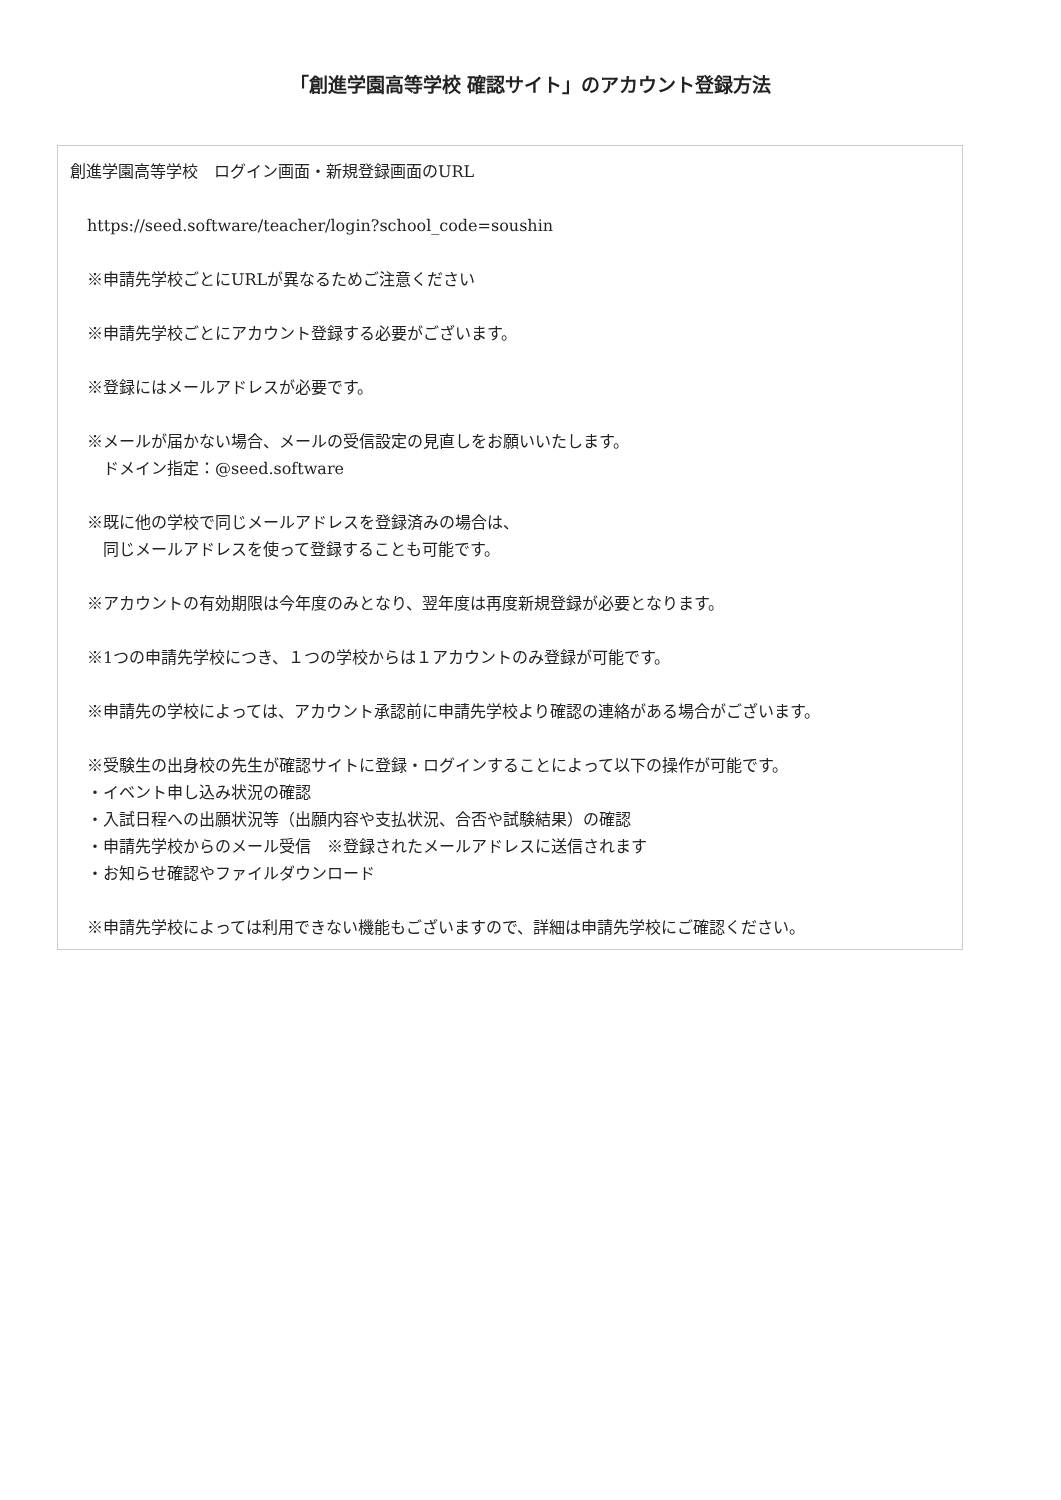「創進学園高等学校 確認サイト」のアカウント登録方法
創進学園高等学校　ログイン画面・新規登録画面のURL
https://seed.software/teacher/login?school_code=soushin
※申請先学校ごとにURLが異なるためご注意ください
※申請先学校ごとにアカウント登録する必要がございます。
※登録にはメールアドレスが必要です。
※メールが届かない場合、メールの受信設定の見直しをお願いいたします。
　ドメイン指定：@seed.software
※既に他の学校で同じメールアドレスを登録済みの場合は、
　同じメールアドレスを使って登録することも可能です。
※アカウントの有効期限は今年度のみとなり、翌年度は再度新規登録が必要となります。
※1つの申請先学校につき、１つの学校からは１アカウントのみ登録が可能です。
※申請先の学校によっては、アカウント承認前に申請先学校より確認の連絡がある場合がございます。
※受験生の出身校の先生が確認サイトに登録・ログインすることによって以下の操作が可能です。
・イベント申し込み状況の確認
・入試日程への出願状況等（出願内容や支払状況、合否や試験結果）の確認
・申請先学校からのメール受信　※登録されたメールアドレスに送信されます
・お知らせ確認やファイルダウンロード
※申請先学校によっては利用できない機能もございますので、詳細は申請先学校にご確認ください。